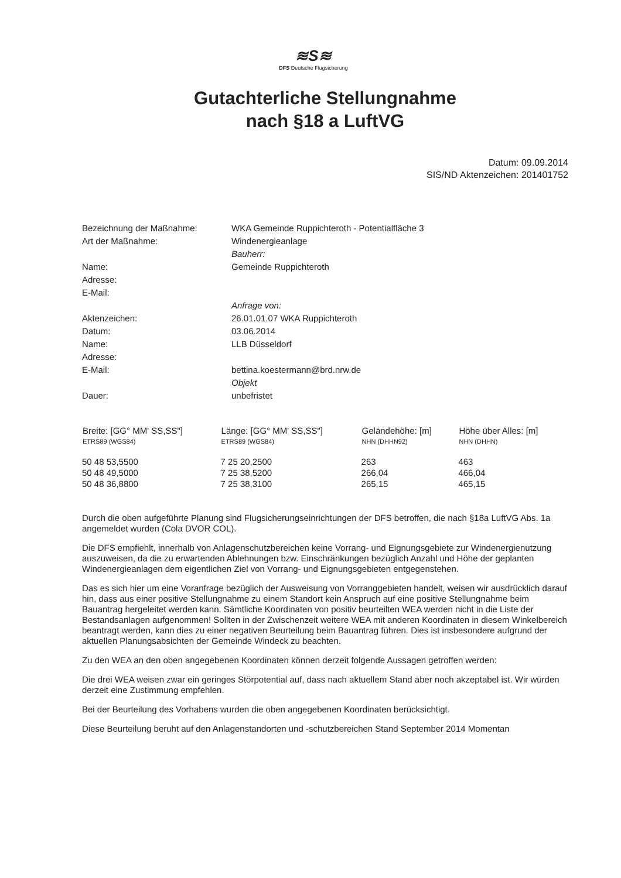≋S≋
DFS Deutsche Flugsicherung
Gutachterliche Stellungnahme
nach §18 a LuftVG
Datum: 09.09.2014
SIS/ND Aktenzeichen: 201401752
Bezeichnung der Maßnahme:
WKA Gemeinde Ruppichteroth - Potentialfläche 3
Art der Maßnahme:
Windenergieanlage
Bauherr:
Name:
Gemeinde Ruppichteroth
Adresse:
E-Mail:
Anfrage von:
Aktenzeichen:
26.01.01.07 WKA Ruppichteroth
Datum:
03.06.2014
Name:
LLB Düsseldorf
Adresse:
E-Mail:
bettina.koestermann@brd.nrw.de
Objekt
Dauer:
unbefristet
| Breite: [GG° MM' SS,SS"] ETRS89 (WGS84) | Länge: [GG° MM' SS,SS"] ETRS89 (WGS84) | Geländehöhe: [m] NHN (DHHN92) | Höhe über Alles: [m] NHN (DHHN) |
| --- | --- | --- | --- |
| 50 48 53,5500 | 7 25 20,2500 | 263 | 463 |
| 50 48 49,5000 | 7 25 38,5200 | 266,04 | 466,04 |
| 50 48 36,8800 | 7 25 38,3100 | 265,15 | 465,15 |
Durch die oben aufgeführte Planung sind Flugsicherungseinrichtungen der DFS betroffen, die nach §18a LuftVG Abs. 1a angemeldet wurden (Cola DVOR COL).
Die DFS empfiehlt, innerhalb von Anlagenschutzbereichen keine Vorrang- und Eignungsgebiete zur Windenergienutzung auszuweisen, da die zu erwartenden Ablehnungen bzw. Einschränkungen bezüglich Anzahl und Höhe der geplanten Windenergieanlagen dem eigentlichen Ziel von Vorrang- und Eignungsgebieten entgegenstehen.
Das es sich hier um eine Voranfrage bezüglich der Ausweisung von Vorranggebieten handelt, weisen wir ausdrücklich darauf hin, dass aus einer positive Stellungnahme zu einem Standort kein Anspruch auf eine positive Stellungnahme beim Bauantrag hergeleitet werden kann. Sämtliche Koordinaten von positiv beurteilten WEA werden nicht in die Liste der Bestandsanlagen aufgenommen! Sollten in der Zwischenzeit weitere WEA mit anderen Koordinaten in diesem Winkelbereich beantragt werden, kann dies zu einer negativen Beurteilung beim Bauantrag führen. Dies ist insbesondere aufgrund der aktuellen Planungsabsichten der Gemeinde Windeck zu beachten.
Zu den WEA an den oben angegebenen Koordinaten können derzeit folgende Aussagen getroffen werden:
Die drei WEA weisen zwar ein geringes Störpotential auf, dass nach aktuellem Stand aber noch akzeptabel ist. Wir würden derzeit eine Zustimmung empfehlen.
Bei der Beurteilung des Vorhabens wurden die oben angegebenen Koordinaten berücksichtigt.
Diese Beurteilung beruht auf den Anlagenstandorten und -schutzbereichen Stand September 2014 Momentan